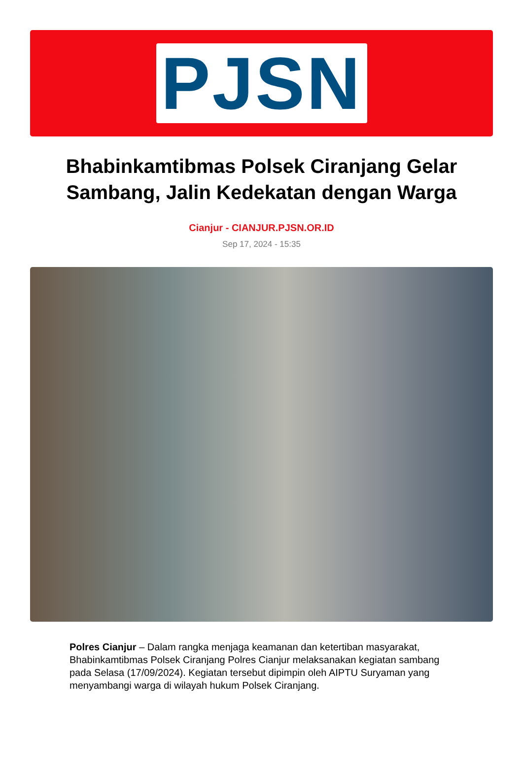PJSN
Bhabinkamtibmas Polsek Ciranjang Gelar Sambang, Jalin Kedekatan dengan Warga
Cianjur - CIANJUR.PJSN.OR.ID
Sep 17, 2024 - 15:35
Polres Cianjur – Dalam rangka menjaga keamanan dan ketertiban masyarakat, Bhabinkamtibmas Polsek Ciranjang Polres Cianjur melaksanakan kegiatan sambang pada Selasa (17/09/2024). Kegiatan tersebut dipimpin oleh AIPTU Suryaman yang menyambangi warga di wilayah hukum Polsek Ciranjang.